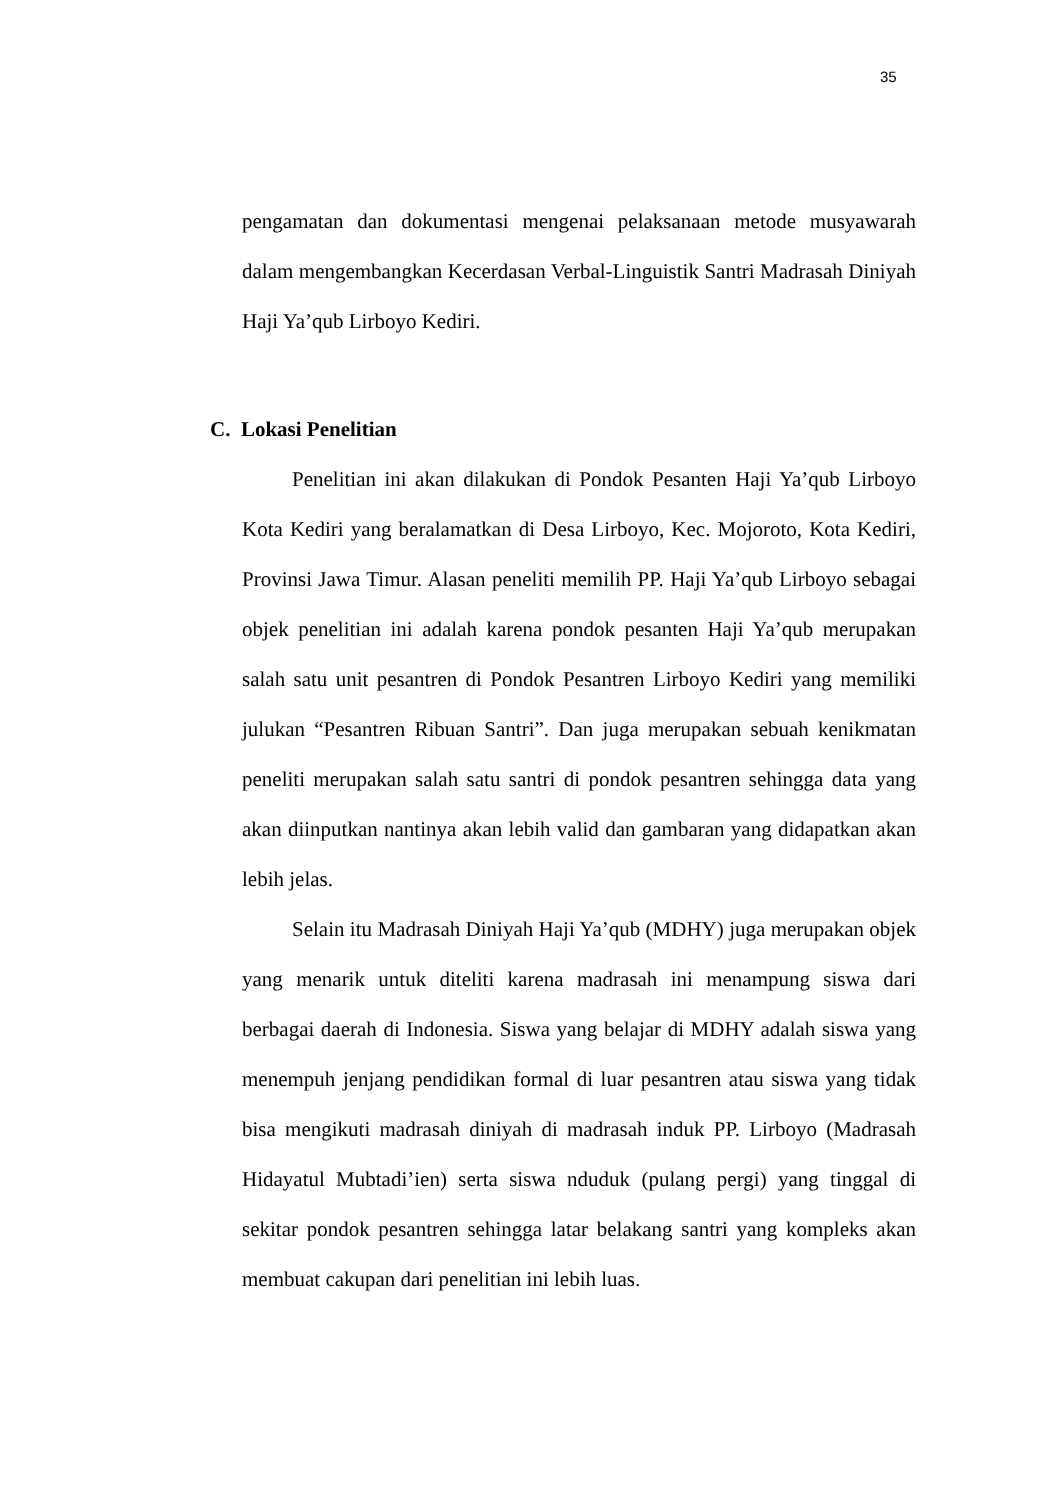35
pengamatan dan dokumentasi mengenai pelaksanaan metode musyawarah dalam mengembangkan Kecerdasan Verbal-Linguistik Santri Madrasah Diniyah Haji Ya’qub Lirboyo Kediri.
C. Lokasi Penelitian
Penelitian ini akan dilakukan di Pondok Pesanten Haji Ya’qub Lirboyo Kota Kediri yang beralamatkan di Desa Lirboyo, Kec. Mojoroto, Kota Kediri, Provinsi Jawa Timur. Alasan peneliti memilih PP. Haji Ya’qub Lirboyo sebagai objek penelitian ini adalah karena pondok pesanten Haji Ya’qub merupakan salah satu unit pesantren di Pondok Pesantren Lirboyo Kediri yang memiliki julukan “Pesantren Ribuan Santri”. Dan juga merupakan sebuah kenikmatan peneliti merupakan salah satu santri di pondok pesantren sehingga data yang akan diinputkan nantinya akan lebih valid dan gambaran yang didapatkan akan lebih jelas.
Selain itu Madrasah Diniyah Haji Ya’qub (MDHY) juga merupakan objek yang menarik untuk diteliti karena madrasah ini menampung siswa dari berbagai daerah di Indonesia. Siswa yang belajar di MDHY adalah siswa yang menempuh jenjang pendidikan formal di luar pesantren atau siswa yang tidak bisa mengikuti madrasah diniyah di madrasah induk PP. Lirboyo (Madrasah Hidayatul Mubtadi’ien) serta siswa nduduk (pulang pergi) yang tinggal di sekitar pondok pesantren sehingga latar belakang santri yang kompleks akan membuat cakupan dari penelitian ini lebih luas.